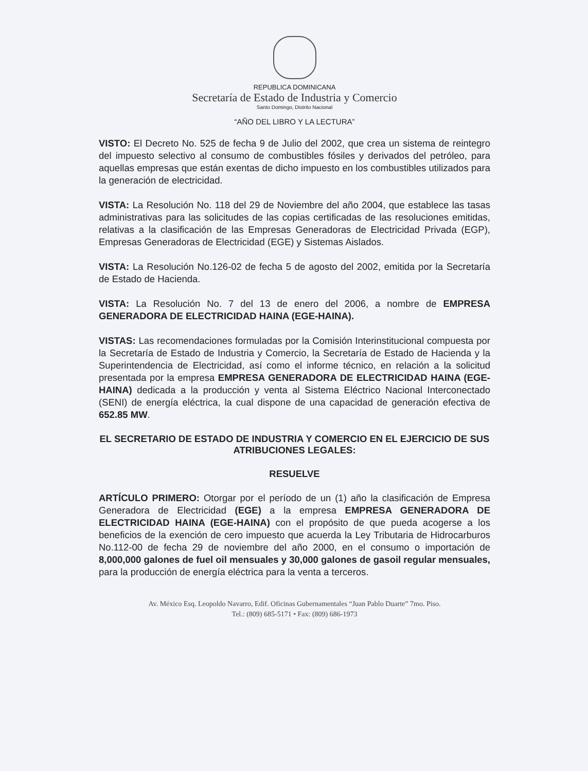REPUBLICA DOMINICANA
Secretaría de Estado de Industria y Comercio
Santo Domingo, Distrito Nacional
“AÑO DEL LIBRO Y LA LECTURA”
VISTO: El Decreto No. 525 de fecha 9 de Julio del 2002, que crea un sistema de reintegro del impuesto selectivo al consumo de combustibles fósiles y derivados del petróleo, para aquellas empresas que están exentas de dicho impuesto en los combustibles utilizados para la generación de electricidad.
VISTA: La Resolución No. 118 del 29 de Noviembre del año 2004, que establece las tasas administrativas para las solicitudes de las copias certificadas de las resoluciones emitidas, relativas a la clasificación de las Empresas Generadoras de Electricidad Privada (EGP), Empresas Generadoras de Electricidad (EGE) y Sistemas Aislados.
VISTA: La Resolución No.126-02 de fecha 5 de agosto del 2002, emitida por la Secretaría de Estado de Hacienda.
VISTA: La Resolución No. 7 del 13 de enero del 2006, a nombre de EMPRESA GENERADORA DE ELECTRICIDAD HAINA (EGE-HAINA).
VISTAS: Las recomendaciones formuladas por la Comisión Interinstitucional compuesta por la Secretaría de Estado de Industria y Comercio, la Secretaría de Estado de Hacienda y la Superintendencia de Electricidad, así como el informe técnico, en relación a la solicitud presentada por la empresa EMPRESA GENERADORA DE ELECTRICIDAD HAINA (EGE-HAINA) dedicada a la producción y venta al Sistema Eléctrico Nacional Interconectado (SENI) de energía eléctrica, la cual dispone de una capacidad de generación efectiva de 652.85 MW.
EL SECRETARIO DE ESTADO DE INDUSTRIA Y COMERCIO EN EL EJERCICIO DE SUS ATRIBUCIONES LEGALES:
RESUELVE
ARTÍCULO PRIMERO: Otorgar por el período de un (1) año la clasificación de Empresa Generadora de Electricidad (EGE) a la empresa EMPRESA GENERADORA DE ELECTRICIDAD HAINA (EGE-HAINA) con el propósito de que pueda acogerse a los beneficios de la exención de cero impuesto que acuerda la Ley Tributaria de Hidrocarburos No.112-00 de fecha 29 de noviembre del año 2000, en el consumo o importación de 8,000,000 galones de fuel oil mensuales y 30,000 galones de gasoil regular mensuales, para la producción de energía eléctrica para la venta a terceros.
Av. México Esq. Leopoldo Navarro, Edif. Oficinas Gubernamentales “Juan Pablo Duarte” 7mo. Piso.
Tel.: (809) 685-5171 • Fax: (809) 686-1973